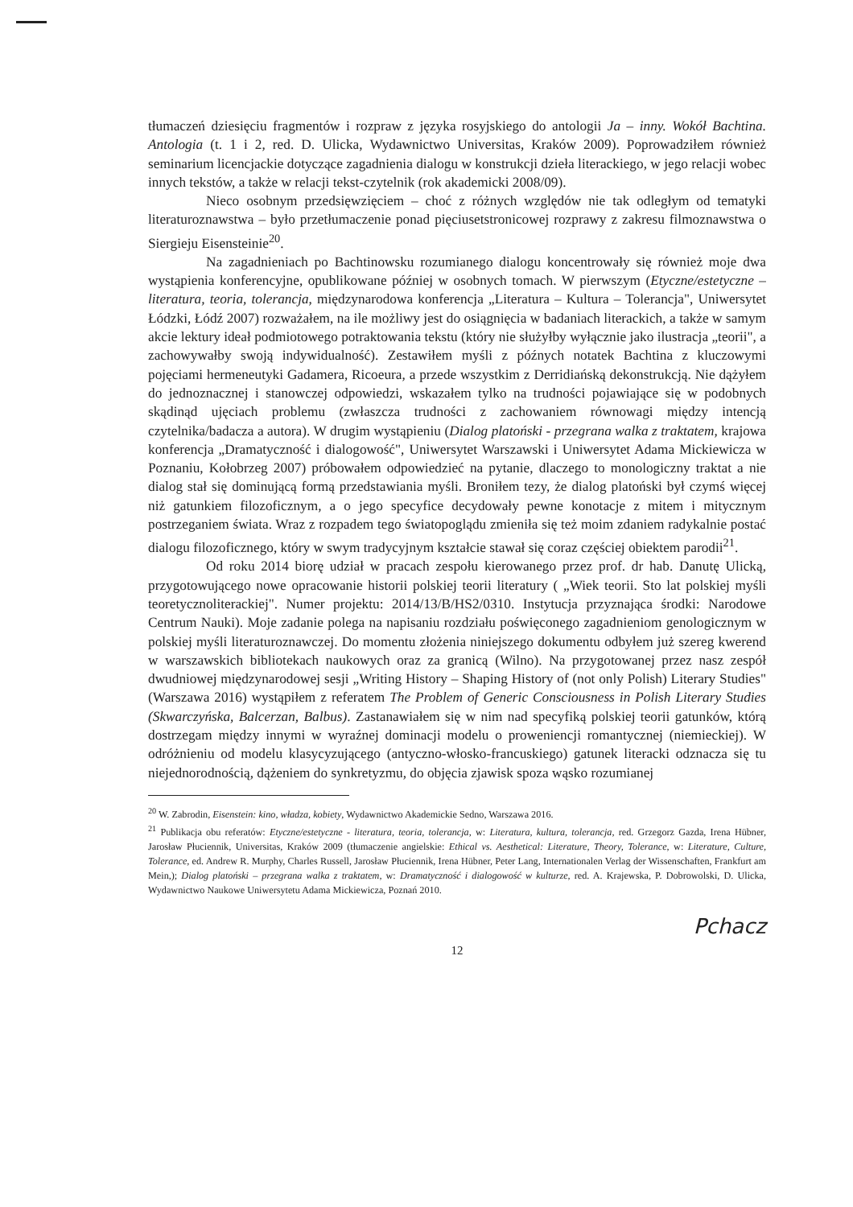tłumaczeń dziesięciu fragmentów i rozpraw z języka rosyjskiego do antologii Ja – inny. Wokół Bachtina. Antologia (t. 1 i 2, red. D. Ulicka, Wydawnictwo Universitas, Kraków 2009). Poprowadziłem również seminarium licencjackie dotyczące zagadnienia dialogu w konstrukcji dzieła literackiego, w jego relacji wobec innych tekstów, a także w relacji tekst-czytelnik (rok akademicki 2008/09).
Nieco osobnym przedsięwzięciem – choć z różnych względów nie tak odległym od tematyki literaturoznawstwa – było przetłumaczenie ponad pięciusetstronicowej rozprawy z zakresu filmoznawstwa o Siergieju Eisensteinie<sup>20</sup>.
Na zagadnieniach po Bachtinowsku rozumianego dialogu koncentrowały się również moje dwa wystąpienia konferencyjne, opublikowane później w osobnych tomach. W pierwszym (Etyczne/estetyczne – literatura, teoria, tolerancja, międzynarodowa konferencja „Literatura – Kultura – Tolerancja", Uniwersytet Łódzki, Łódź 2007) rozważałem, na ile możliwy jest do osiągnięcia w badaniach literackich, a także w samym akcie lektury ideał podmiotowego potraktowania tekstu (który nie służyłby wyłącznie jako ilustracja „teorii", a zachowywałby swoją indywidualność). Zestawiłem myśli z późnych notatek Bachtina z kluczowymi pojęciami hermeneutyki Gadamera, Ricoeura, a przede wszystkim z Derridiańską dekonstrukcją. Nie dążyłem do jednoznacznej i stanowczej odpowiedzi, wskazałem tylko na trudności pojawiające się w podobnych skądinąd ujęciach problemu (zwłaszcza trudności z zachowaniem równowagi między intencją czytelnika/badacza a autora). W drugim wystąpieniu (Dialog platoński - przegrana walka z traktatem, krajowa konferencja „Dramatyczność i dialogowość", Uniwersytet Warszawski i Uniwersytet Adama Mickiewicza w Poznaniu, Kołobrzeg 2007) próbowałem odpowiedzieć na pytanie, dlaczego to monologiczny traktat a nie dialog stał się dominującą formą przedstawiania myśli. Broniłem tezy, że dialog platoński był czymś więcej niż gatunkiem filozoficznym, a o jego specyfice decydowały pewne konotacje z mitem i mitycznym postrzeganiem świata. Wraz z rozpadem tego światopoglądu zmieniła się też moim zdaniem radykalnie postać dialogu filozoficznego, który w swym tradycyjnym kształcie stawał się coraz częściej obiektem parodii<sup>21</sup>.
Od roku 2014 biorę udział w pracach zespołu kierowanego przez prof. dr hab. Danutę Ulicką, przygotowującego nowe opracowanie historii polskiej teorii literatury ( „Wiek teorii. Sto lat polskiej myśli teoretycznoliterackiej". Numer projektu: 2014/13/B/HS2/0310. Instytucja przyznająca środki: Narodowe Centrum Nauki). Moje zadanie polega na napisaniu rozdziału poświęconego zagadnieniom genologicznym w polskiej myśli literaturoznawczej. Do momentu złożenia niniejszego dokumentu odbyłem już szereg kwerend w warszawskich bibliotekach naukowych oraz za granicą (Wilno). Na przygotowanej przez nasz zespół dwudniowej międzynarodowej sesji „Writing History – Shaping History of (not only Polish) Literary Studies" (Warszawa 2016) wystąpiłem z referatem The Problem of Generic Consciousness in Polish Literary Studies (Skwarczyńska, Balcerzan, Balbus). Zastanawiałem się w nim nad specyfiką polskiej teorii gatunków, którą dostrzegam między innymi w wyraźnej dominacji modelu o proweniencji romantycznej (niemieckiej). W odróżnieniu od modelu klasycyzującego (antyczno-włosko-francuskiego) gatunek literacki odznacza się tu niejednorodnością, dążeniem do synkretyzmu, do objęcia zjawisk spoza wąsko rozumianej
<sup>20</sup> W. Zabrodin, Eisenstein: kino, władza, kobiety, Wydawnictwo Akademickie Sedno, Warszawa 2016.
<sup>21</sup> Publikacja obu referatów: Etyczne/estetyczne - literatura, teoria, tolerancja, w: Literatura, kultura, tolerancja, red. Grzegorz Gazda, Irena Hübner, Jarosław Płuciennik, Universitas, Kraków 2009 (tłumaczenie angielskie: Ethical vs. Aesthetical: Literature, Theory, Tolerance, w: Literature, Culture, Tolerance, ed. Andrew R. Murphy, Charles Russell, Jarosław Płuciennik, Irena Hübner, Peter Lang, Internationalen Verlag der Wissenschaften, Frankfurt am Mein,); Dialog platoński – przegrana walka z traktatem, w: Dramatyczność i dialogowość w kulturze, red. A. Krajewska, P. Dobrowolski, D. Ulicka, Wydawnictwo Naukowe Uniwersytetu Adama Mickiewicza, Poznań 2010.
12
Pchacz